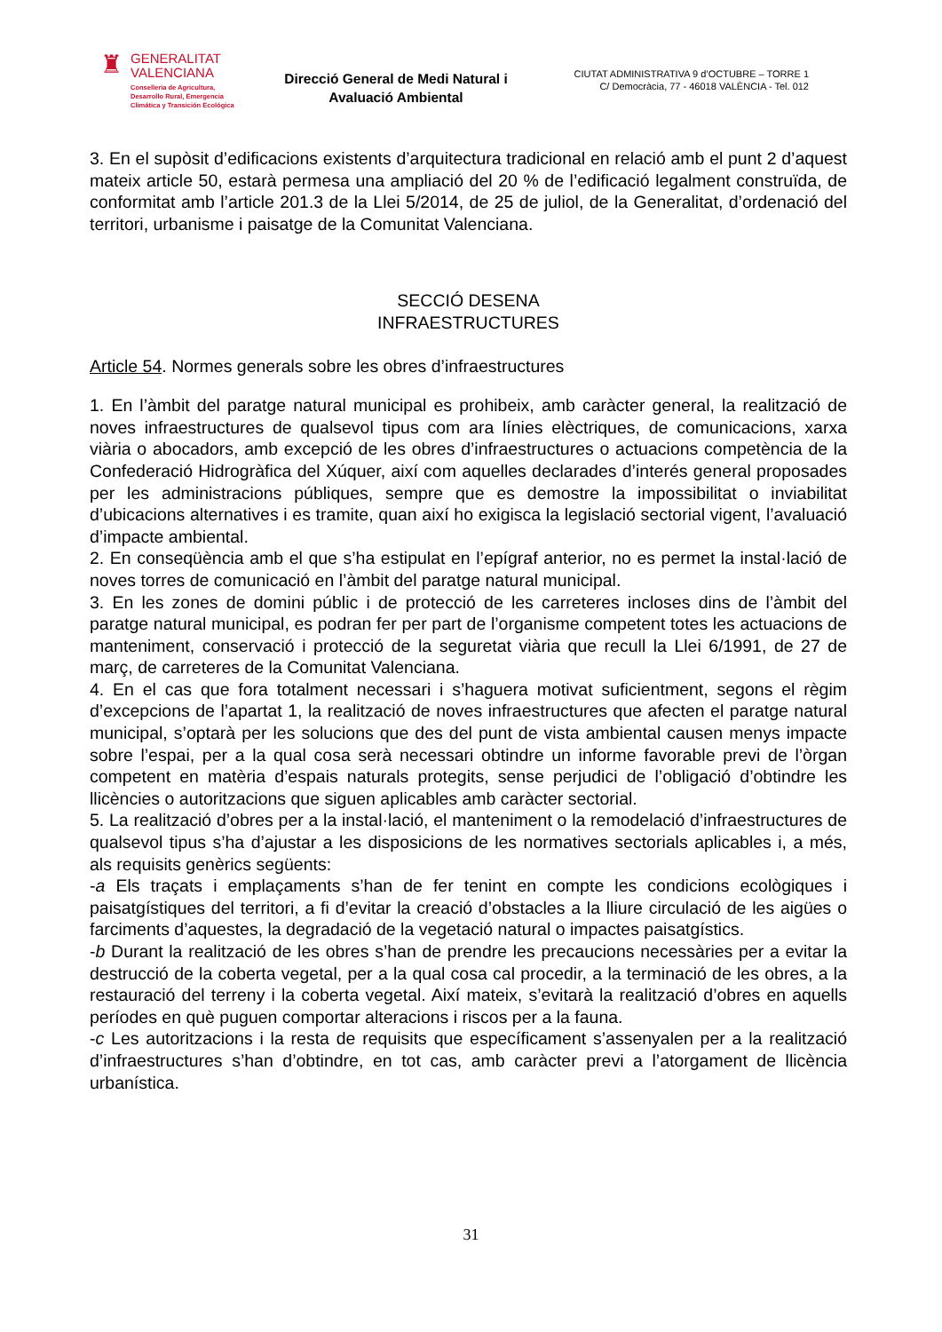♜
GENERALITAT
VALENCIANA
Conselleria de Agricultura,
Desarrollo Rural, Emergencia
Climática y Transición Ecológica
Direcció General de Medi Natural i Avaluació Ambiental
CIUTAT ADMINISTRATIVA 9 d’OCTUBRE – TORRE 1
C/ Democràcia, 77 - 46018 VALÈNCIA - Tel. 012
3. En el supòsit d’edificacions existents d’arquitectura tradicional en relació amb el punt 2 d’aquest mateix article 50, estarà permesa una ampliació del 20 % de l’edificació legalment construïda, de conformitat amb l’article 201.3 de la Llei 5/2014, de 25 de juliol, de la Generalitat, d’ordenació del territori, urbanisme i paisatge de la Comunitat Valenciana.
SECCIÓ DESENA
INFRAESTRUCTURES
Article 54. Normes generals sobre les obres d’infraestructures
1. En l’àmbit del paratge natural municipal es prohibeix, amb caràcter general, la realització de noves infraestructures de qualsevol tipus com ara línies elèctriques, de comunicacions, xarxa viària o abocadors, amb excepció de les obres d’infraestructures o actuacions competència de la Confederació Hidrogràfica del Xúquer, així com aquelles declarades d’interés general proposades per les administracions públiques, sempre que es demostre la impossibilitat o inviabilitat d’ubicacions alternatives i es tramite, quan així ho exigisca la legislació sectorial vigent, l’avaluació d’impacte ambiental.
2. En conseqüència amb el que s’ha estipulat en l’epígraf anterior, no es permet la instal·lació de noves torres de comunicació en l’àmbit del paratge natural municipal.
3. En les zones de domini públic i de protecció de les carreteres incloses dins de l’àmbit del paratge natural municipal, es podran fer per part de l’organisme competent totes les actuacions de manteniment, conservació i protecció de la seguretat viària que recull la Llei 6/1991, de 27 de març, de carreteres de la Comunitat Valenciana.
4. En el cas que fora totalment necessari i s’haguera motivat suficientment, segons el règim d’excepcions de l’apartat 1, la realització de noves infraestructures que afecten el paratge natural municipal, s’optarà per les solucions que des del punt de vista ambiental causen menys impacte sobre l’espai, per a la qual cosa serà necessari obtindre un informe favorable previ de l’òrgan competent en matèria d’espais naturals protegits, sense perjudici de l’obligació d’obtindre les llicències o autoritzacions que siguen aplicables amb caràcter sectorial.
5. La realització d’obres per a la instal·lació, el manteniment o la remodelació d’infraestructures de qualsevol tipus s’ha d’ajustar a les disposicions de les normatives sectorials aplicables i, a més, als requisits genèrics següents:
-a Els traçats i emplaçaments s’han de fer tenint en compte les condicions ecològiques i paisatgístiques del territori, a fi d’evitar la creació d’obstacles a la lliure circulació de les aigües o farciments d’aquestes, la degradació de la vegetació natural o impactes paisatgístics.
-b Durant la realització de les obres s’han de prendre les precaucions necessàries per a evitar la destrucció de la coberta vegetal, per a la qual cosa cal procedir, a la terminació de les obres, a la restauració del terreny i la coberta vegetal. Així mateix, s’evitarà la realització d’obres en aquells períodes en què puguen comportar alteracions i riscos per a la fauna.
-c Les autoritzacions i la resta de requisits que específicament s’assenyalen per a la realització d’infraestructures s’han d’obtindre, en tot cas, amb caràcter previ a l’atorgament de llicència urbanística.
31